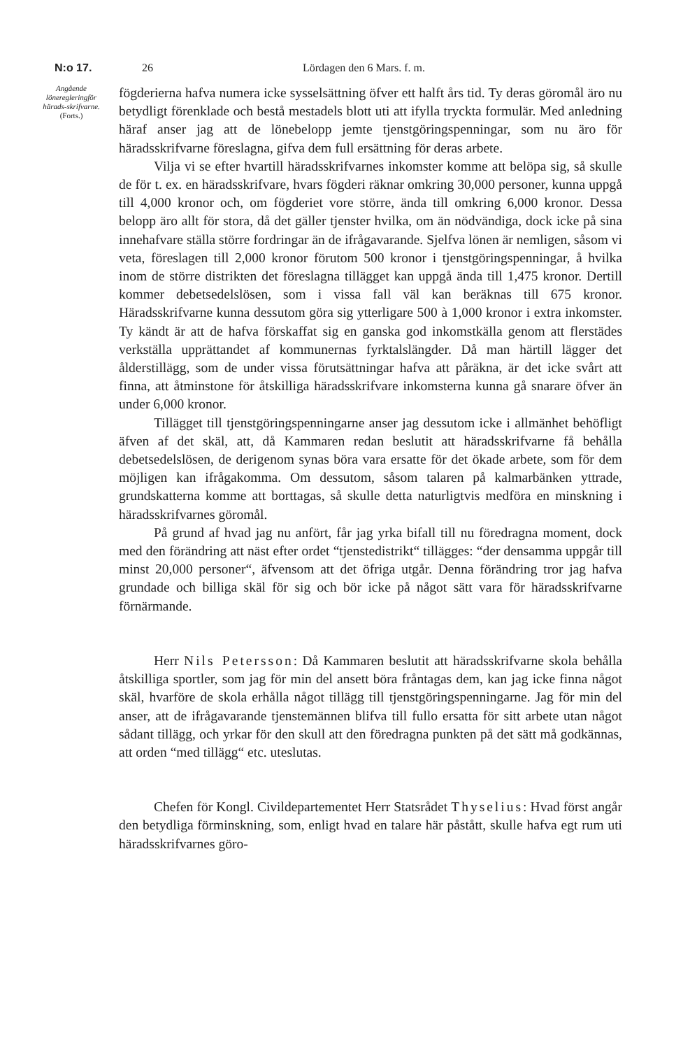N:o 17. 26 Lördagen den 6 Mars. f. m.
Angående löneregleringför härads-skrifvarne.
(Forts.)
fögderierna hafva numera icke sysselsättning öfver ett halft års tid. Ty deras göromål äro nu betydligt förenklade och bestå mestadels blott uti att ifylla tryckta formulär. Med anledning häraf anser jag att de lönebelopp jemte tjenstgöringspenningar, som nu äro för häradsskrifvarne föreslagna, gifva dem full ersättning för deras arbete.
Vilja vi se efter hvartill häradsskrifvarnes inkomster komme att belöpa sig, så skulle de för t. ex. en häradsskrifvare, hvars fögderi räknar omkring 30,000 personer, kunna uppgå till 4,000 kronor och, om fögderiet vore större, ända till omkring 6,000 kronor. Dessa belopp äro allt för stora, då det gäller tjenster hvilka, om än nödvändiga, dock icke på sina innehafvare ställa större fordringar än de ifrågavarande. Sjelfva lönen är nemligen, såsom vi veta, föreslagen till 2,000 kronor förutom 500 kronor i tjenstgöringspenningar, å hvilka inom de större distrikten det föreslagna tillägget kan uppgå ända till 1,475 kronor. Dertill kommer debetsedelslösen, som i vissa fall väl kan beräknas till 675 kronor. Häradsskrifvarne kunna dessutom göra sig ytterligare 500 à 1,000 kronor i extra inkomster. Ty kändt är att de hafva förskaffat sig en ganska god inkomstkälla genom att flerstädes verkställa upprättandet af kommunernas fyrktalslängder. Då man härtill lägger det ålderstillägg, som de under vissa förutsättningar hafva att påräkna, är det icke svårt att finna, att åtminstone för åtskilliga häradsskrifvare inkomsterna kunna gå snarare öfver än under 6,000 kronor.
Tillägget till tjenstgöringspenningarne anser jag dessutom icke i allmänhet behöfligt äfven af det skäl, att, då Kammaren redan beslutit att häradsskrifvarne få behålla debetsedelslösen, de derigenom synas böra vara ersatte för det ökade arbete, som för dem möjligen kan ifrågakomma. Om dessutom, såsom talaren på kalmarbänken yttrade, grundskatterna komme att borttagas, så skulle detta naturligtvis medföra en minskning i häradsskrifvarnes göromål.
På grund af hvad jag nu anfört, får jag yrka bifall till nu föredragna moment, dock med den förändring att näst efter ordet “tjenstedistrikt“ tillägges: “der densamma uppgår till minst 20,000 personer“, äfvensom att det öfriga utgår. Denna förändring tror jag hafva grundade och billiga skäl för sig och bör icke på något sätt vara för häradsskrifvarne förnärmande.
Herr Nils Petersson: Då Kammaren beslutit att häradsskrifvarne skola behålla åtskilliga sportler, som jag för min del ansett böra fråntagas dem, kan jag icke finna något skäl, hvarföre de skola erhålla något tillägg till tjenstgöringspenningarne. Jag för min del anser, att de ifrågavarande tjenstemännen blifva till fullo ersatta för sitt arbete utan något sådant tillägg, och yrkar för den skull att den föredragna punkten på det sätt må godkännas, att orden “med tillägg“ etc. uteslutas.
Chefen för Kongl. Civildepartementet Herr Statsrådet Thyselius: Hvad först angår den betydliga förminskning, som, enligt hvad en talare här påstått, skulle hafva egt rum uti häradsskrifvarnes göro-